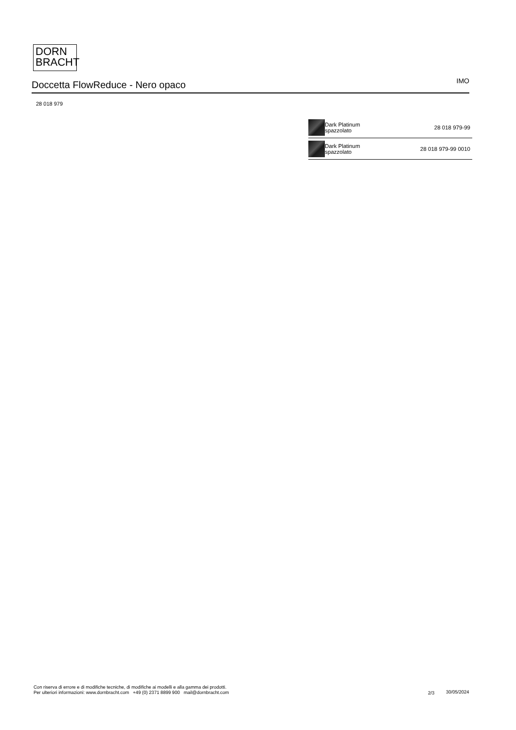DORN
BRACHT
Doccetta FlowReduce - Nero opaco
IMO
28 018 979
| | Dark Platinum spazzolato | 28 018 979-99 |
| | Dark Platinum spazzolato | 28 018 979-99 0010 |
Con riserva di errore e di modifiche tecniche, di modifiche ai modelli e alla gamma dei prodotti.
Per ulteriori informazioni: www.dornbracht.com +49 (0) 2371 8899 900 mail@dornbracht.com
2/3 30/05/2024